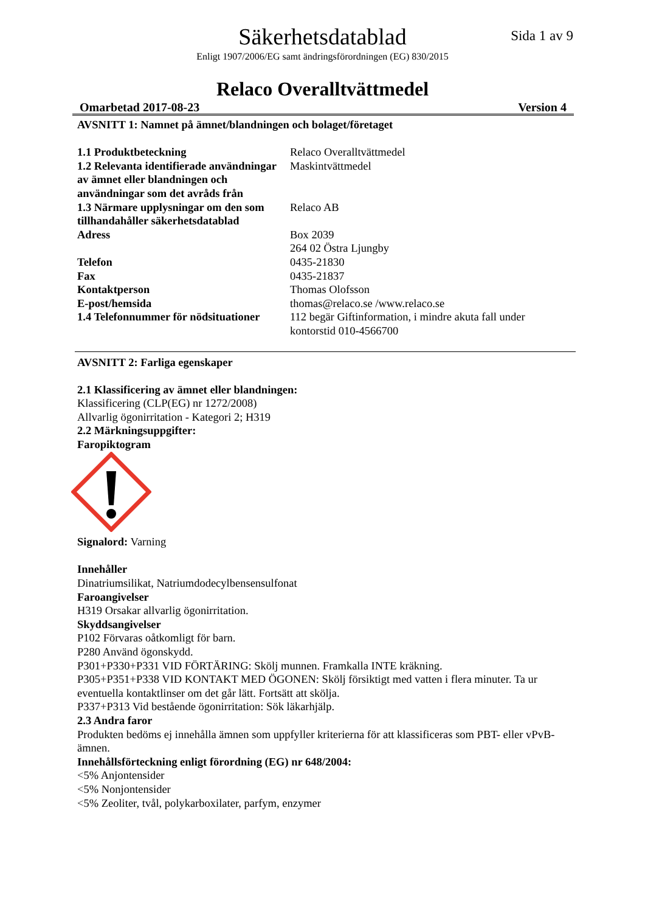Säkerhetsdatablad
Sida 1 av 9
Enligt 1907/2006/EG samt ändringsförordningen (EG) 830/2015
Relaco Overalltvättmedel
Omarbetad 2017-08-23 Version 4
AVSNITT 1: Namnet på ämnet/blandningen och bolaget/företaget
| 1.1 Produktbeteckning | Relaco Overalltvättmedel |
| 1.2 Relevanta identifierade användningar av ämnet eller blandningen och användningar som det avråds från | Maskintvättmedel |
| 1.3 Närmare upplysningar om den som tillhandahåller säkerhetsdatablad | Relaco AB |
| Adress | Box 2039 264 02 Östra Ljungby |
| Telefon | 0435-21830 |
| Fax | 0435-21837 |
| Kontaktperson | Thomas Olofsson |
| E-post/hemsida | thomas@relaco.se /www.relaco.se |
| 1.4 Telefonnummer för nödsituationer | 112 begär Giftinformation, i mindre akuta fall under kontorstid 010-4566700 |
AVSNITT 2: Farliga egenskaper
2.1 Klassificering av ämnet eller blandningen:
Klassificering (CLP(EG) nr 1272/2008)
Allvarlig ögonirritation - Kategori 2; H319
2.2 Märkningsuppgifter:
Faropiktogram
Signalord: Varning
Innehåller
Dinatriumsilikat, Natriumdodecylbensensulfonat
Faroangivelser
H319 Orsakar allvarlig ögonirritation.
Skyddsangivelser
P102 Förvaras oåtkomligt för barn.
P280 Använd ögonskydd.
P301+P330+P331 VID FÖRTÄRING: Skölj munnen. Framkalla INTE kräkning.
P305+P351+P338 VID KONTAKT MED ÖGONEN: Skölj försiktigt med vatten i flera minuter. Ta ur eventuella kontaktlinser om det går lätt. Fortsätt att skölja.
P337+P313 Vid bestående ögonirritation: Sök läkarhjälp.
2.3 Andra faror
Produkten bedöms ej innehålla ämnen som uppfyller kriterierna för att klassificeras som PBT- eller vPvB-ämnen.
Innehållsförteckning enligt förordning (EG) nr 648/2004:
<5% Anjontensider
<5% Nonjontensider
<5% Zeoliter, tvål, polykarboxilater, parfym, enzymer